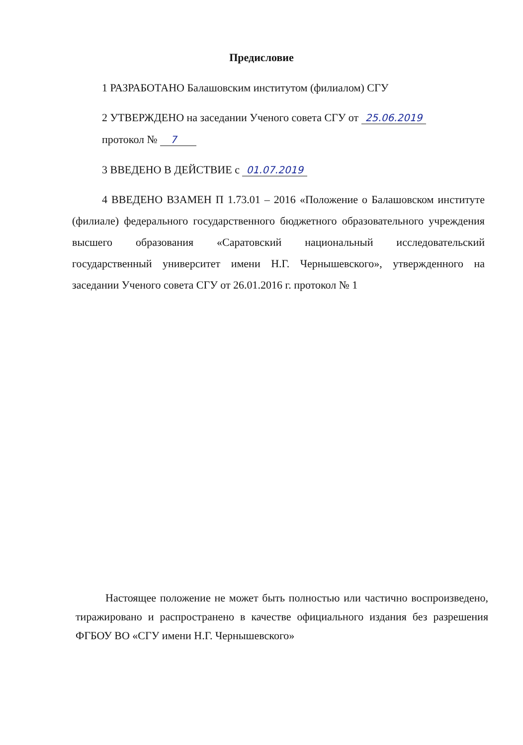Предисловие
1 РАЗРАБОТАНО Балашовским институтом (филиалом) СГУ
2 УТВЕРЖДЕНО на заседании Ученого совета СГУ от 25.06.2019
протокол № 7
3 ВВЕДЕНО В ДЕЙСТВИЕ с 01.07.2019
4 ВВЕДЕНО ВЗАМЕН П 1.73.01 – 2016 «Положение о Балашовском институте (филиале) федерального государственного бюджетного образовательного учреждения высшего образования «Саратовский национальный исследовательский государственный университет имени Н.Г. Чернышевского», утвержденного на заседании Ученого совета СГУ от 26.01.2016 г. протокол № 1
Настоящее положение не может быть полностью или частично воспроизведено, тиражировано и распространено в качестве официального издания без разрешения ФГБОУ ВО «СГУ имени Н.Г. Чернышевского»